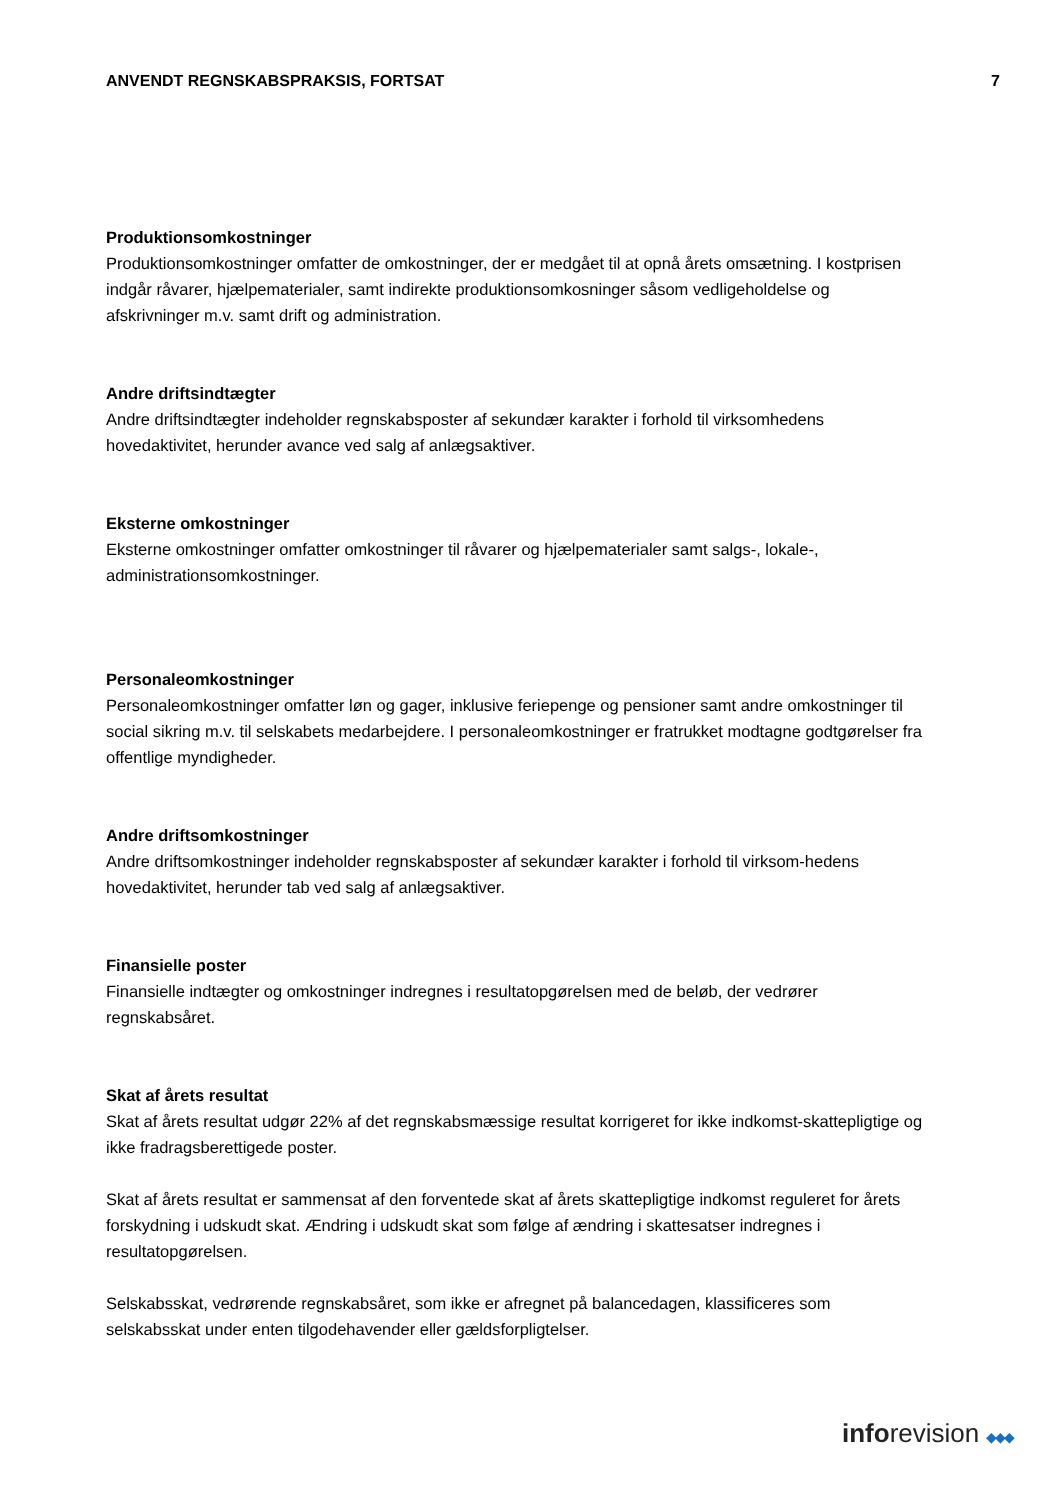ANVENDT REGNSKABSPRAKSIS, FORTSAT 7
Produktionsomkostninger
Produktionsomkostninger omfatter de omkostninger, der er medgået til at opnå årets omsætning. I kostprisen indgår råvarer, hjælpematerialer, samt indirekte produktionsomkosninger såsom vedligeholdelse og afskrivninger m.v. samt drift og administration.
Andre driftsindtægter
Andre driftsindtægter indeholder regnskabsposter af sekundær karakter i forhold til virksomhedens hovedaktivitet, herunder avance ved salg af anlægsaktiver.
Eksterne omkostninger
Eksterne omkostninger omfatter omkostninger til råvarer og hjælpematerialer samt salgs-, lokale-, administrationsomkostninger.
Personaleomkostninger
Personaleomkostninger omfatter løn og gager, inklusive feriepenge og pensioner samt andre omkostninger til social sikring m.v. til selskabets medarbejdere. I personaleomkostninger er fratrukket modtagne godtgørelser fra offentlige myndigheder.
Andre driftsomkostninger
Andre driftsomkostninger indeholder regnskabsposter af sekundær karakter i forhold til virksom-hedens hovedaktivitet, herunder tab ved salg af anlægsaktiver.
Finansielle poster
Finansielle indtægter og omkostninger indregnes i resultatopgørelsen med de beløb, der vedrører regnskabsåret.
Skat af årets resultat
Skat af årets resultat udgør 22% af det regnskabsmæssige resultat korrigeret for ikke indkomst-skattepligtige og ikke fradragsberettigede poster.
Skat af årets resultat er sammensat af den forventede skat af årets skattepligtige indkomst reguleret for årets forskydning i udskudt skat. Ændring i udskudt skat som følge af ændring i skattesatser indregnes i resultatopgørelsen.
Selskabsskat, vedrørende regnskabsåret, som ikke er afregnet på balancedagen, klassificeres som selskabsskat under enten tilgodehavender eller gældsforpligtelser.
inforevision ◆◆◆